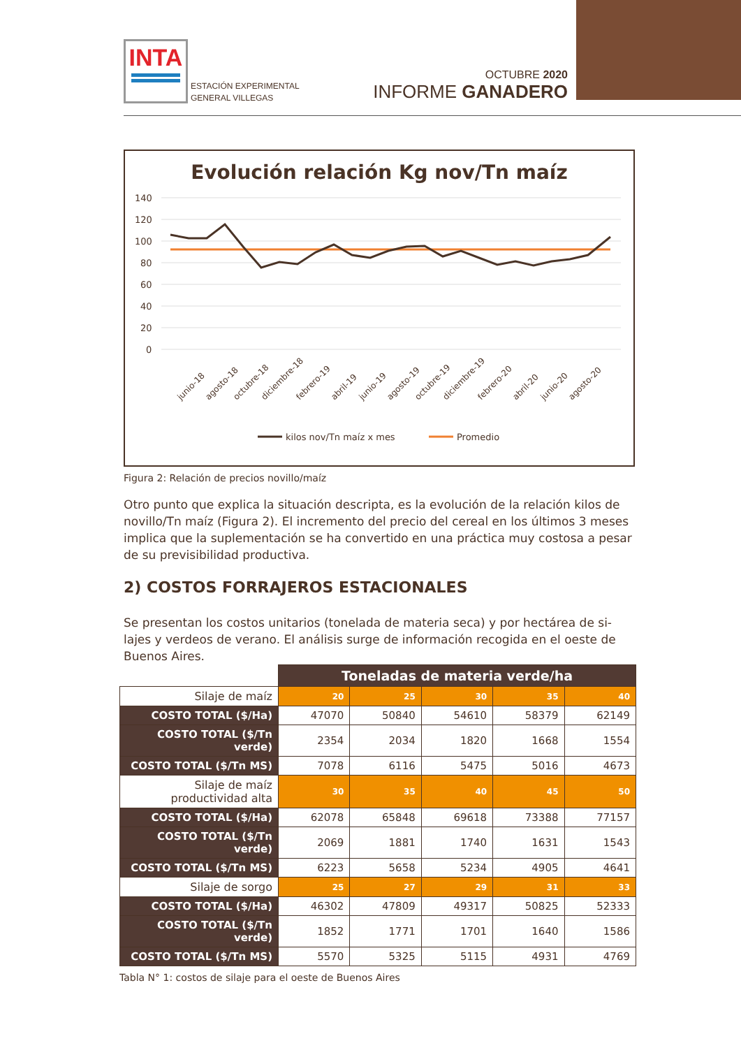INTA
ESTACIÓN EXPERIMENTAL
GENERAL VILLEGAS
OCTUBRE 2020
INFORME GANADERO
Evolución relación Kg nov/Tn maíz
140
120
100
80
60
40
20
0
junio-18
agosto-18
octubre-18
diciembre-18
febrero-19
abril-19
junio-19
agosto-19
octubre-19
diciembre-19
febrero-20
abril-20
junio-20
agosto-20
kilos nov/Tn maíz x mes
Promedio
Figura 2: Relación de precios novillo/maíz
Otro punto que explica la situación descripta, es la evolución de la relación kilos de novillo/Tn maíz (Figura 2). El incremento del precio del cereal en los últimos 3 meses implica que la suplementación se ha convertido en una práctica muy costosa a pesar de su previsibilidad productiva.
2) COSTOS FORRAJEROS ESTACIONALES
Se presentan los costos unitarios (tonelada de materia seca) y por hectárea de si-lajes y verdeos de verano. El análisis surge de información recogida en el oeste de Buenos Aires.
| | Toneladas de materia verde/ha | | | | |
| Silaje de maíz | 20 | 25 | 30 | 35 | 40 |
| COSTO TOTAL ($/Ha) | 47070 | 50840 | 54610 | 58379 | 62149 |
| COSTO TOTAL ($/Tn verde) | 2354 | 2034 | 1820 | 1668 | 1554 |
| COSTO TOTAL ($/Tn MS) | 7078 | 6116 | 5475 | 5016 | 4673 |
| Silaje de maíz productividad alta | 30 | 35 | 40 | 45 | 50 |
| COSTO TOTAL ($/Ha) | 62078 | 65848 | 69618 | 73388 | 77157 |
| COSTO TOTAL ($/Tn verde) | 2069 | 1881 | 1740 | 1631 | 1543 |
| COSTO TOTAL ($/Tn MS) | 6223 | 5658 | 5234 | 4905 | 4641 |
| Silaje de sorgo | 25 | 27 | 29 | 31 | 33 |
| COSTO TOTAL ($/Ha) | 46302 | 47809 | 49317 | 50825 | 52333 |
| COSTO TOTAL ($/Tn verde) | 1852 | 1771 | 1701 | 1640 | 1586 |
| COSTO TOTAL ($/Tn MS) | 5570 | 5325 | 5115 | 4931 | 4769 |
Tabla N° 1: costos de silaje para el oeste de Buenos Aires